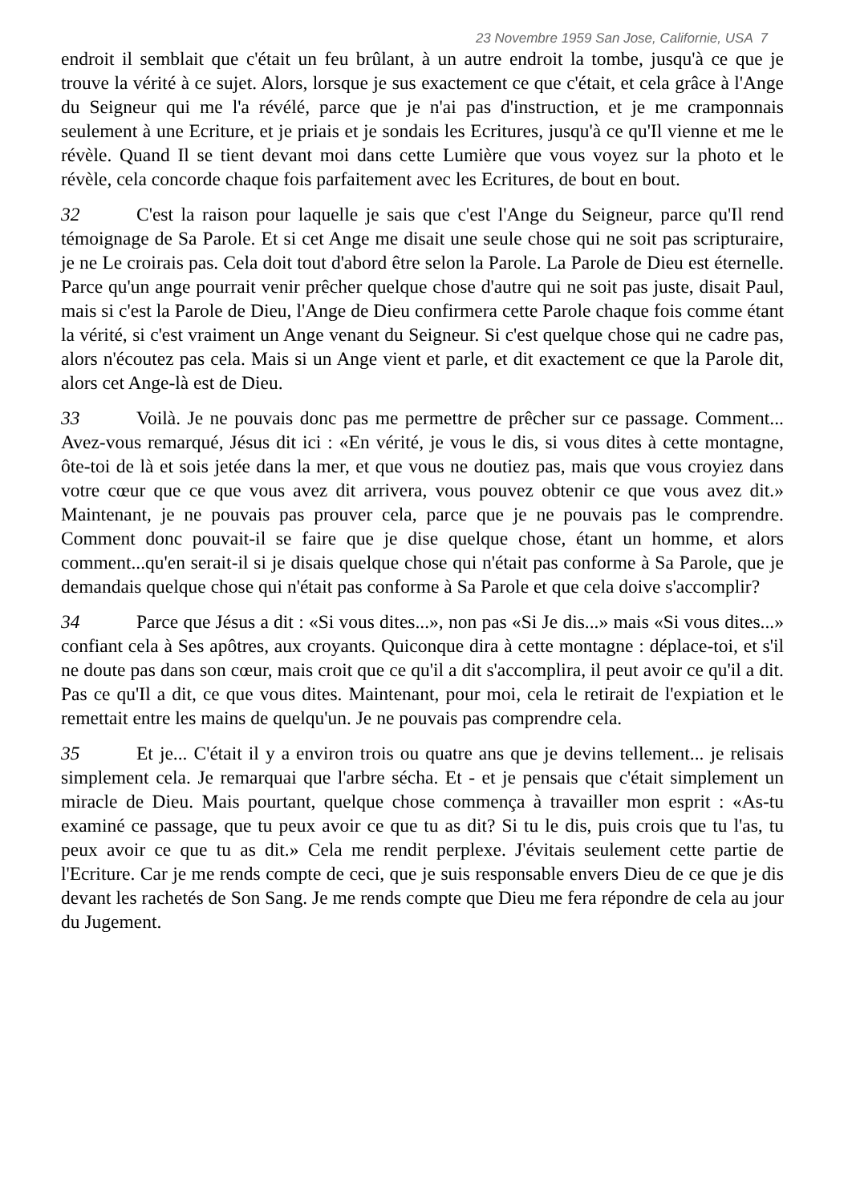23 Novembre 1959 San Jose, Californie, USA 7
endroit il semblait que c'était un feu brûlant, à un autre endroit la tombe, jusqu'à ce que je trouve la vérité à ce sujet. Alors, lorsque je sus exactement ce que c'était, et cela grâce à l'Ange du Seigneur qui me l'a révélé, parce que je n'ai pas d'instruction, et je me cramponnais seulement à une Ecriture, et je priais et je sondais les Ecritures, jusqu'à ce qu'Il vienne et me le révèle. Quand Il se tient devant moi dans cette Lumière que vous voyez sur la photo et le révèle, cela concorde chaque fois parfaitement avec les Ecritures, de bout en bout.
32 C'est la raison pour laquelle je sais que c'est l'Ange du Seigneur, parce qu'Il rend témoignage de Sa Parole. Et si cet Ange me disait une seule chose qui ne soit pas scripturaire, je ne Le croirais pas. Cela doit tout d'abord être selon la Parole. La Parole de Dieu est éternelle. Parce qu'un ange pourrait venir prêcher quelque chose d'autre qui ne soit pas juste, disait Paul, mais si c'est la Parole de Dieu, l'Ange de Dieu confirmera cette Parole chaque fois comme étant la vérité, si c'est vraiment un Ange venant du Seigneur. Si c'est quelque chose qui ne cadre pas, alors n'écoutez pas cela. Mais si un Ange vient et parle, et dit exactement ce que la Parole dit, alors cet Ange-là est de Dieu.
33 Voilà. Je ne pouvais donc pas me permettre de prêcher sur ce passage. Comment... Avez-vous remarqué, Jésus dit ici : «En vérité, je vous le dis, si vous dites à cette montagne, ôte-toi de là et sois jetée dans la mer, et que vous ne doutiez pas, mais que vous croyiez dans votre cœur que ce que vous avez dit arrivera, vous pouvez obtenir ce que vous avez dit.» Maintenant, je ne pouvais pas prouver cela, parce que je ne pouvais pas le comprendre. Comment donc pouvait-il se faire que je dise quelque chose, étant un homme, et alors comment...qu'en serait-il si je disais quelque chose qui n'était pas conforme à Sa Parole, que je demandais quelque chose qui n'était pas conforme à Sa Parole et que cela doive s'accomplir?
34 Parce que Jésus a dit : «Si vous dites...», non pas «Si Je dis...» mais «Si vous dites...» confiant cela à Ses apôtres, aux croyants. Quiconque dira à cette montagne : déplace-toi, et s'il ne doute pas dans son cœur, mais croit que ce qu'il a dit s'accomplira, il peut avoir ce qu'il a dit. Pas ce qu'Il a dit, ce que vous dites. Maintenant, pour moi, cela le retirait de l'expiation et le remettait entre les mains de quelqu'un. Je ne pouvais pas comprendre cela.
35 Et je... C'était il y a environ trois ou quatre ans que je devins tellement... je relisais simplement cela. Je remarquai que l'arbre sécha. Et - et je pensais que c'était simplement un miracle de Dieu. Mais pourtant, quelque chose commença à travailler mon esprit : «As-tu examiné ce passage, que tu peux avoir ce que tu as dit? Si tu le dis, puis crois que tu l'as, tu peux avoir ce que tu as dit.» Cela me rendit perplexe. J'évitais seulement cette partie de l'Ecriture. Car je me rends compte de ceci, que je suis responsable envers Dieu de ce que je dis devant les rachetés de Son Sang. Je me rends compte que Dieu me fera répondre de cela au jour du Jugement.